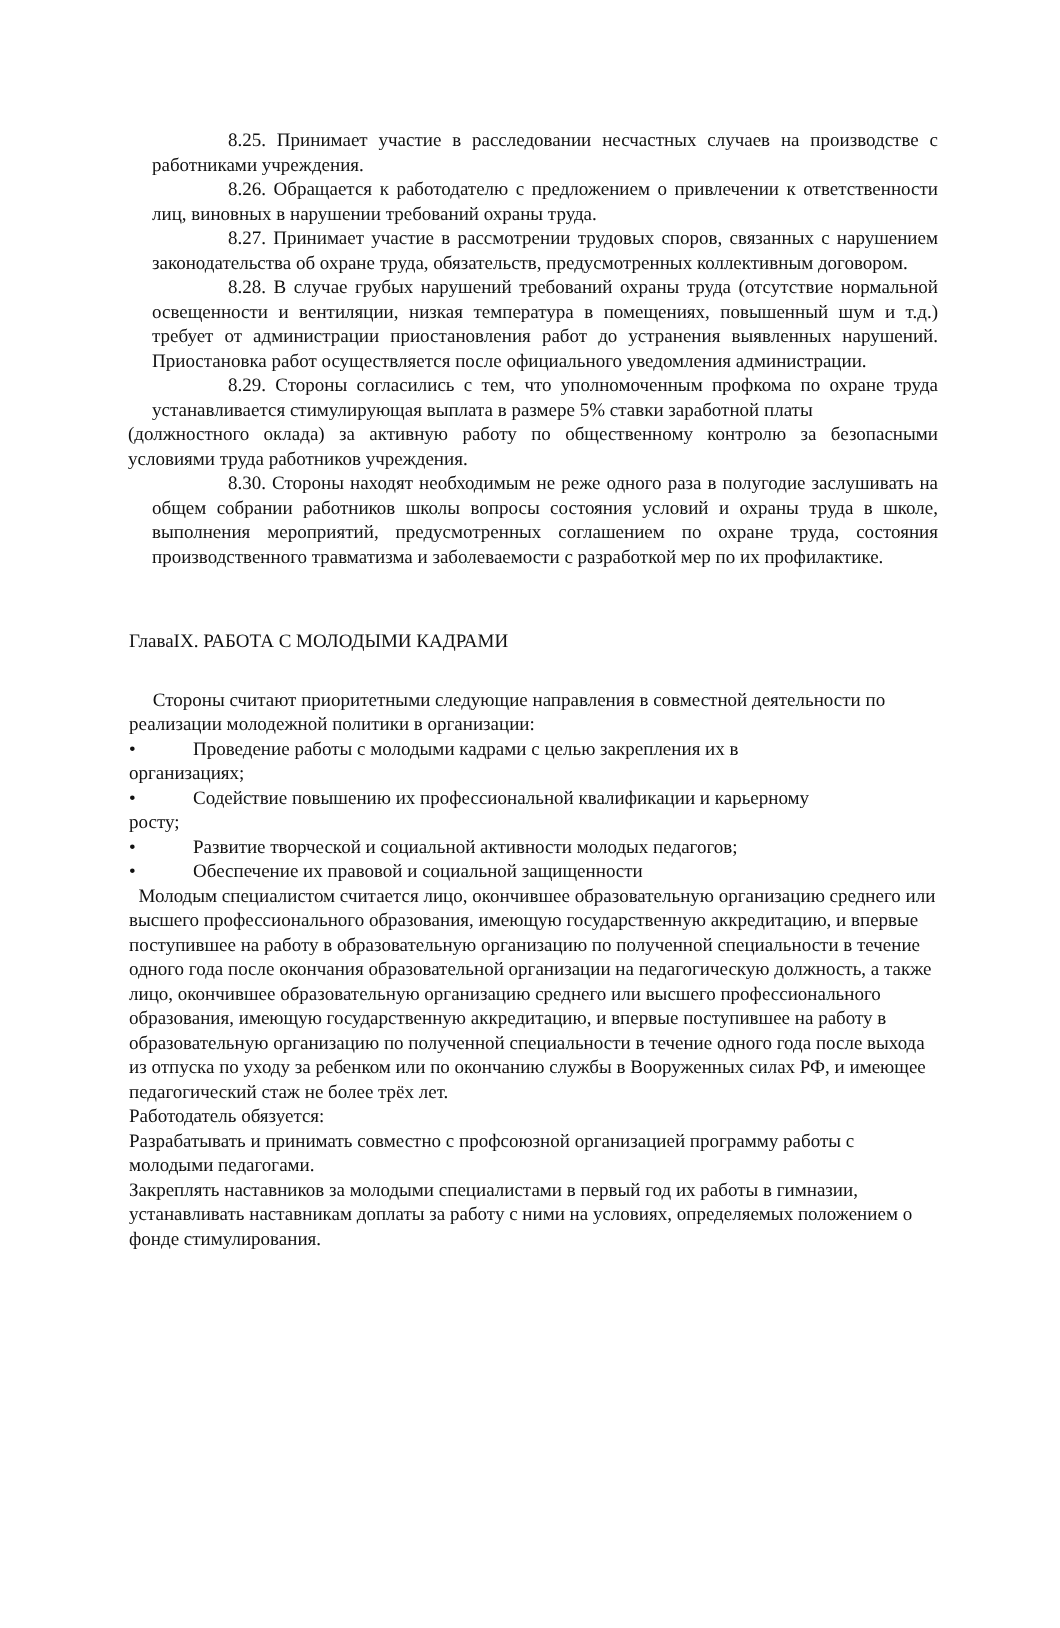8.25. Принимает участие в расследовании несчастных случаев на производстве с работниками учреждения.
8.26. Обращается к работодателю с предложением о привлечении к ответственности лиц, виновных в нарушении требований охраны труда.
8.27. Принимает участие в рассмотрении трудовых споров, связанных с нарушением законодательства об охране труда, обязательств, предусмотренных коллективным договором.
8.28. В случае грубых нарушений требований охраны труда (отсутствие нормальной освещенности и вентиляции, низкая температура в помещениях, повышенный шум и т.д.) требует от администрации приостановления работ до устранения выявленных нарушений. Приостановка работ осуществляется после официального уведомления администрации.
8.29. Стороны согласились с тем, что уполномоченным профкома по охране труда устанавливается стимулирующая выплата в размере 5% ставки заработной платы
(должностного оклада) за активную работу по общественному контролю за безопасными условиями труда работников учреждения.
8.30. Стороны находят необходимым не реже одного раза в полугодие заслушивать на общем собрании работников школы вопросы состояния условий и охраны труда в школе, выполнения мероприятий, предусмотренных соглашением по охране труда, состояния производственного травматизма и заболеваемости с разработкой мер по их профилактике.
ГлаваIX. РАБОТА С МОЛОДЫМИ КАДРАМИ
Стороны считают приоритетными следующие направления в совместной деятельности по реализации молодежной политики в организации:
• Проведение работы с молодыми кадрами с целью закрепления их в
организациях;
• Содействие повышению их профессиональной квалификации и карьерному
росту;
• Развитие творческой и социальной активности молодых педагогов;
• Обеспечение их правовой и социальной защищенности
Молодым специалистом считается лицо, окончившее образовательную организацию среднего или высшего профессионального образования, имеющую государственную аккредитацию, и впервые поступившее на работу в образовательную организацию по полученной специальности в течение одного года после окончания образовательной организации на педагогическую должность, а также лицо, окончившее образовательную организацию среднего или высшего профессионального образования, имеющую государственную аккредитацию, и впервые поступившее на работу в образовательную организацию по полученной специальности в течение одного года после выхода из отпуска по уходу за ребенком или по окончанию службы в Вооруженных силах РФ, и имеющее педагогический стаж не более трёх лет.
Работодатель обязуется:
Разрабатывать и принимать совместно с профсоюзной организацией программу работы с молодыми педагогами.
Закреплять наставников за молодыми специалистами в первый год их работы в гимназии, устанавливать наставникам доплаты за работу с ними на условиях, определяемых положением о фонде стимулирования.